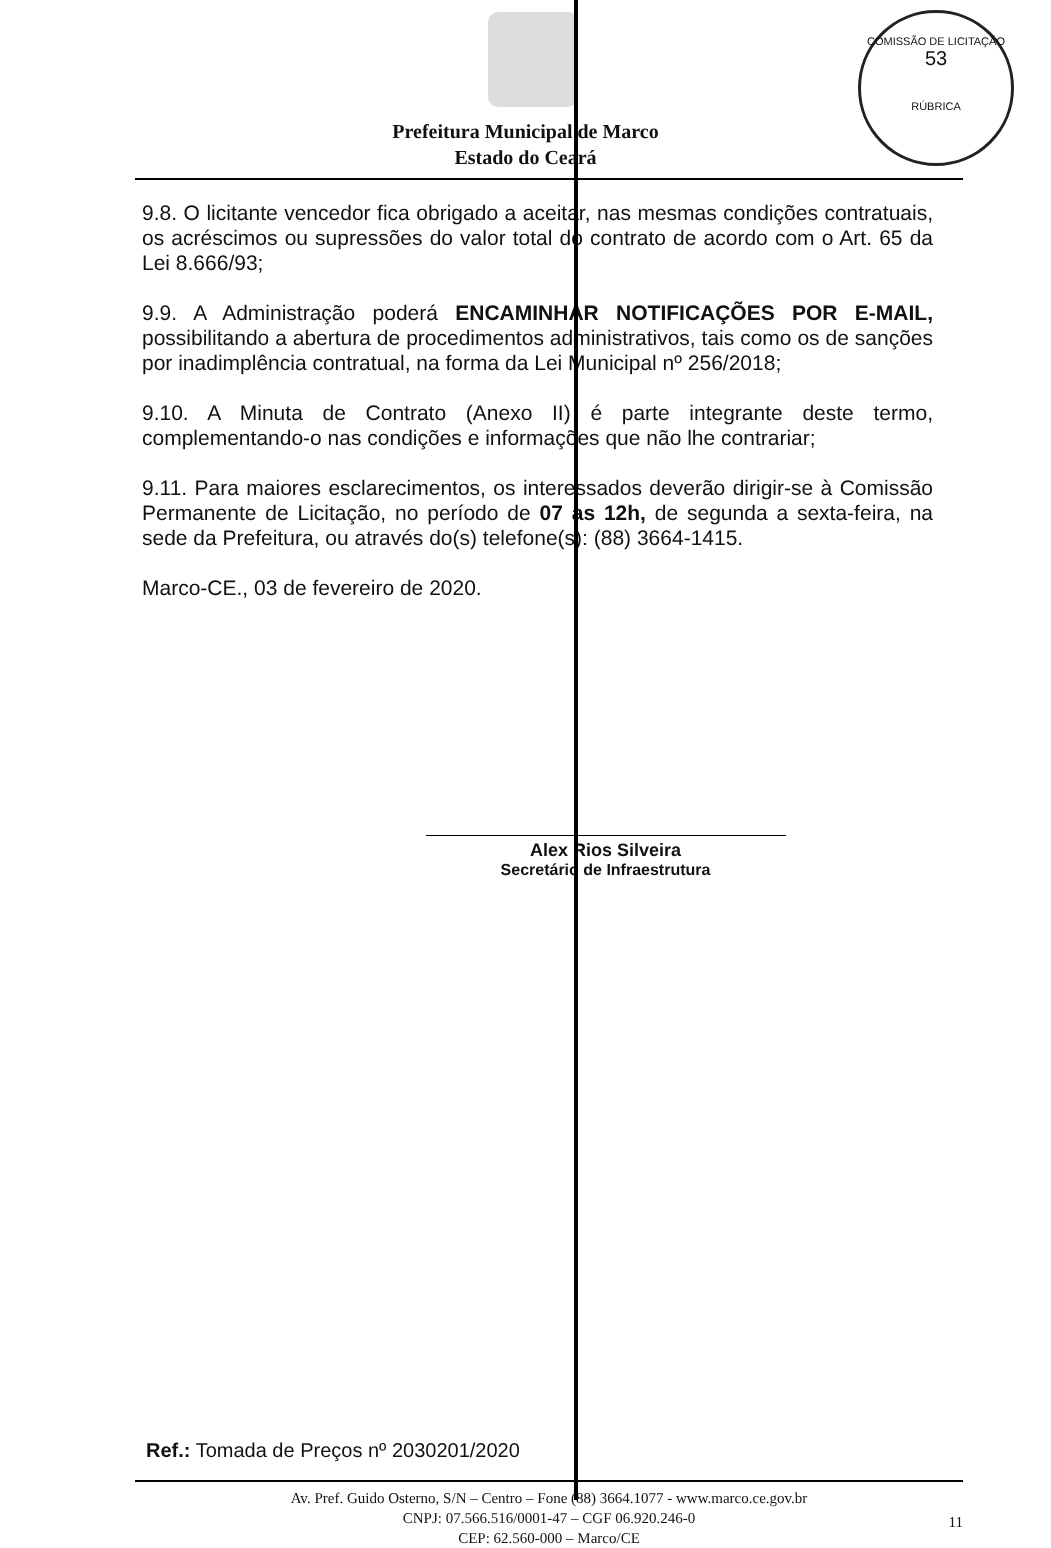COMISSÃO DE LICITAÇÃO
53
RÚBRICA
Prefeitura Municipal de Marco
Estado do Ceará
9.8. O licitante vencedor fica obrigado a aceitar, nas mesmas condições contratuais, os acréscimos ou supressões do valor total do contrato de acordo com o Art. 65 da Lei 8.666/93;
9.9. A Administração poderá ENCAMINHAR NOTIFICAÇÕES POR E-MAIL, possibilitando a abertura de procedimentos administrativos, tais como os de sanções por inadimplência contratual, na forma da Lei Municipal nº 256/2018;
9.10. A Minuta de Contrato (Anexo II) é parte integrante deste termo, complementando-o nas condições e informações que não lhe contrariar;
9.11. Para maiores esclarecimentos, os interessados deverão dirigir-se à Comissão Permanente de Licitação, no período de 07 as 12h, de segunda a sexta-feira, na sede da Prefeitura, ou através do(s) telefone(s): (88) 3664-1415.
Marco-CE., 03 de fevereiro de 2020.
Alex Rios Silveira
Secretário de Infraestrutura
Ref.: Tomada de Preços nº 2030201/2020
Av. Pref. Guido Osterno, S/N – Centro – Fone (88) 3664.1077 - www.marco.ce.gov.br
CNPJ: 07.566.516/0001-47 – CGF 06.920.246-0
CEP: 62.560-000 – Marco/CE
11